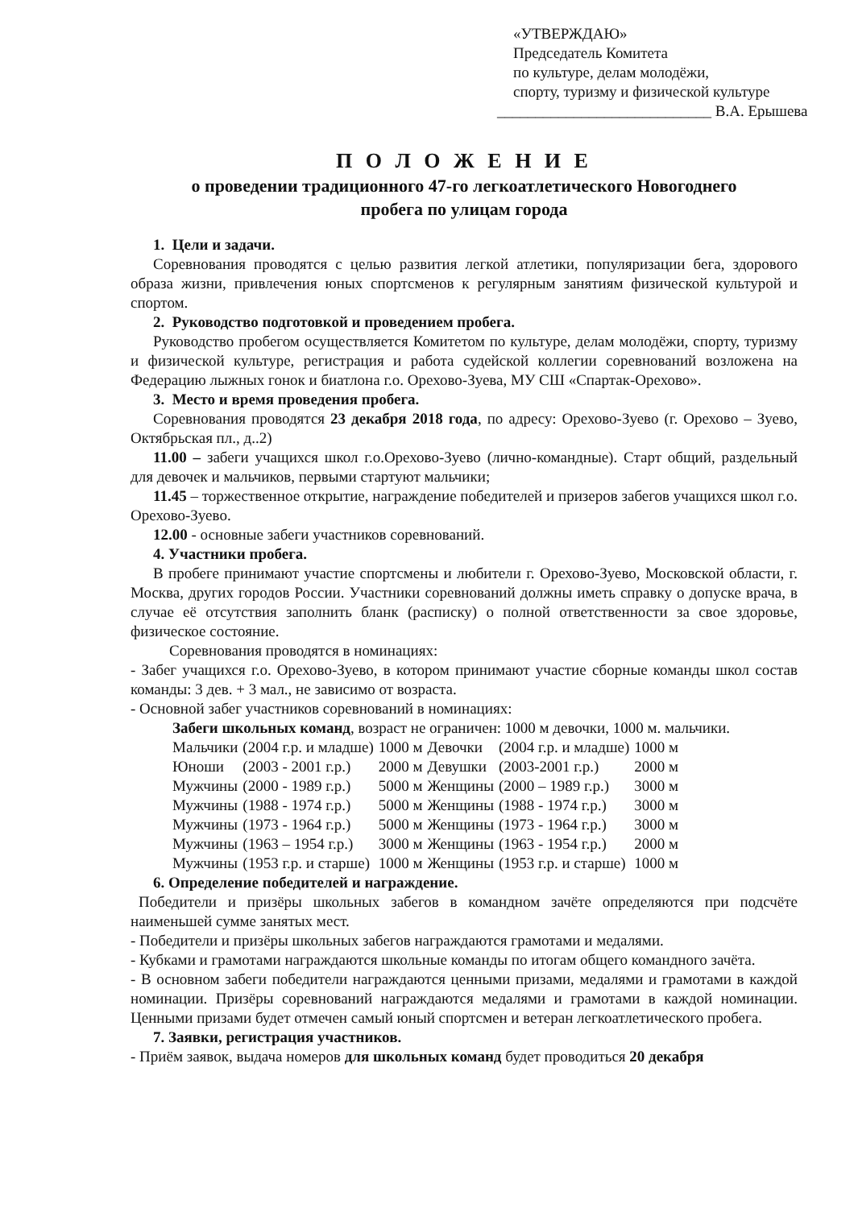«УТВЕРЖДАЮ»
Председатель Комитета
по культуре, делам молодёжи,
спорту, туризму и физической культуре
____________________________ В.А. Ерышева
П О Л О Ж Е Н И Е
о проведении традиционного 47-го легкоатлетического Новогоднего
пробега по улицам города
1. Цели и задачи.
Соревнования проводятся с целью развития легкой атлетики, популяризации бега, здорового образа жизни, привлечения юных спортсменов к регулярным занятиям физической культурой и спортом.
2. Руководство подготовкой и проведением пробега.
Руководство пробегом осуществляется Комитетом по культуре, делам молодёжи, спорту, туризму и физической культуре, регистрация и работа судейской коллегии соревнований возложена на Федерацию лыжных гонок и биатлона г.о. Орехово-Зуева, МУ СШ «Спартак-Орехово».
3. Место и время проведения пробега.
Соревнования проводятся 23 декабря 2018 года, по адресу: Орехово-Зуево (г. Орехово – Зуево, Октябрьская пл., д..2)
11.00 – забеги учащихся школ г.о.Орехово-Зуево (лично-командные). Старт общий, раздельный для девочек и мальчиков, первыми стартуют мальчики;
11.45 – торжественное открытие, награждение победителей и призеров забегов учащихся школ г.о. Орехово-Зуево.
12.00 - основные забеги участников соревнований.
4. Участники пробега.
В пробеге принимают участие спортсмены и любители г. Орехово-Зуево, Московской области, г. Москва, других городов России. Участники соревнований должны иметь справку о допуске врача, в случае её отсутствия заполнить бланк (расписку) о полной ответственности за свое здоровье, физическое состояние.
Соревнования проводятся в номинациях:
- Забег учащихся г.о. Орехово-Зуево, в котором принимают участие сборные команды школ состав команды: 3 дев. + 3 мал., не зависимо от возраста.
- Основной забег участников соревнований в номинациях:
Забеги школьных команд, возраст не ограничен: 1000 м девочки, 1000 м. мальчики.
| Мальчики | (2004 г.р. и младше) | 1000 м | Девочки | (2004 г.р. и младше) | 1000 м |
| Юноши | (2003 - 2001 г.р.) | 2000 м | Девушки | (2003-2001 г.р.) | 2000 м |
| Мужчины | (2000 - 1989 г.р.) | 5000 м | Женщины | (2000 – 1989 г.р.) | 3000 м |
| Мужчины | (1988 - 1974 г.р.) | 5000 м | Женщины | (1988 - 1974 г.р.) | 3000 м |
| Мужчины | (1973 - 1964 г.р.) | 5000 м | Женщины | (1973 - 1964 г.р.) | 3000 м |
| Мужчины | (1963 – 1954 г.р.) | 3000 м | Женщины | (1963 - 1954 г.р.) | 2000 м |
| Мужчины | (1953 г.р. и старше) | 1000 м | Женщины | (1953 г.р. и старше) | 1000 м |
6. Определение победителей и награждение.
Победители и призёры школьных забегов в командном зачёте определяются при подсчёте наименьшей сумме занятых мест.
- Победители и призёры школьных забегов награждаются грамотами и медалями.
- Кубками и грамотами награждаются школьные команды по итогам общего командного зачёта.
- В основном забеги победители награждаются ценными призами, медалями и грамотами в каждой номинации. Призёры соревнований награждаются медалями и грамотами в каждой номинации. Ценными призами будет отмечен самый юный спортсмен и ветеран легкоатлетического пробега.
7. Заявки, регистрация участников.
- Приём заявок, выдача номеров для школьных команд будет проводиться 20 декабря